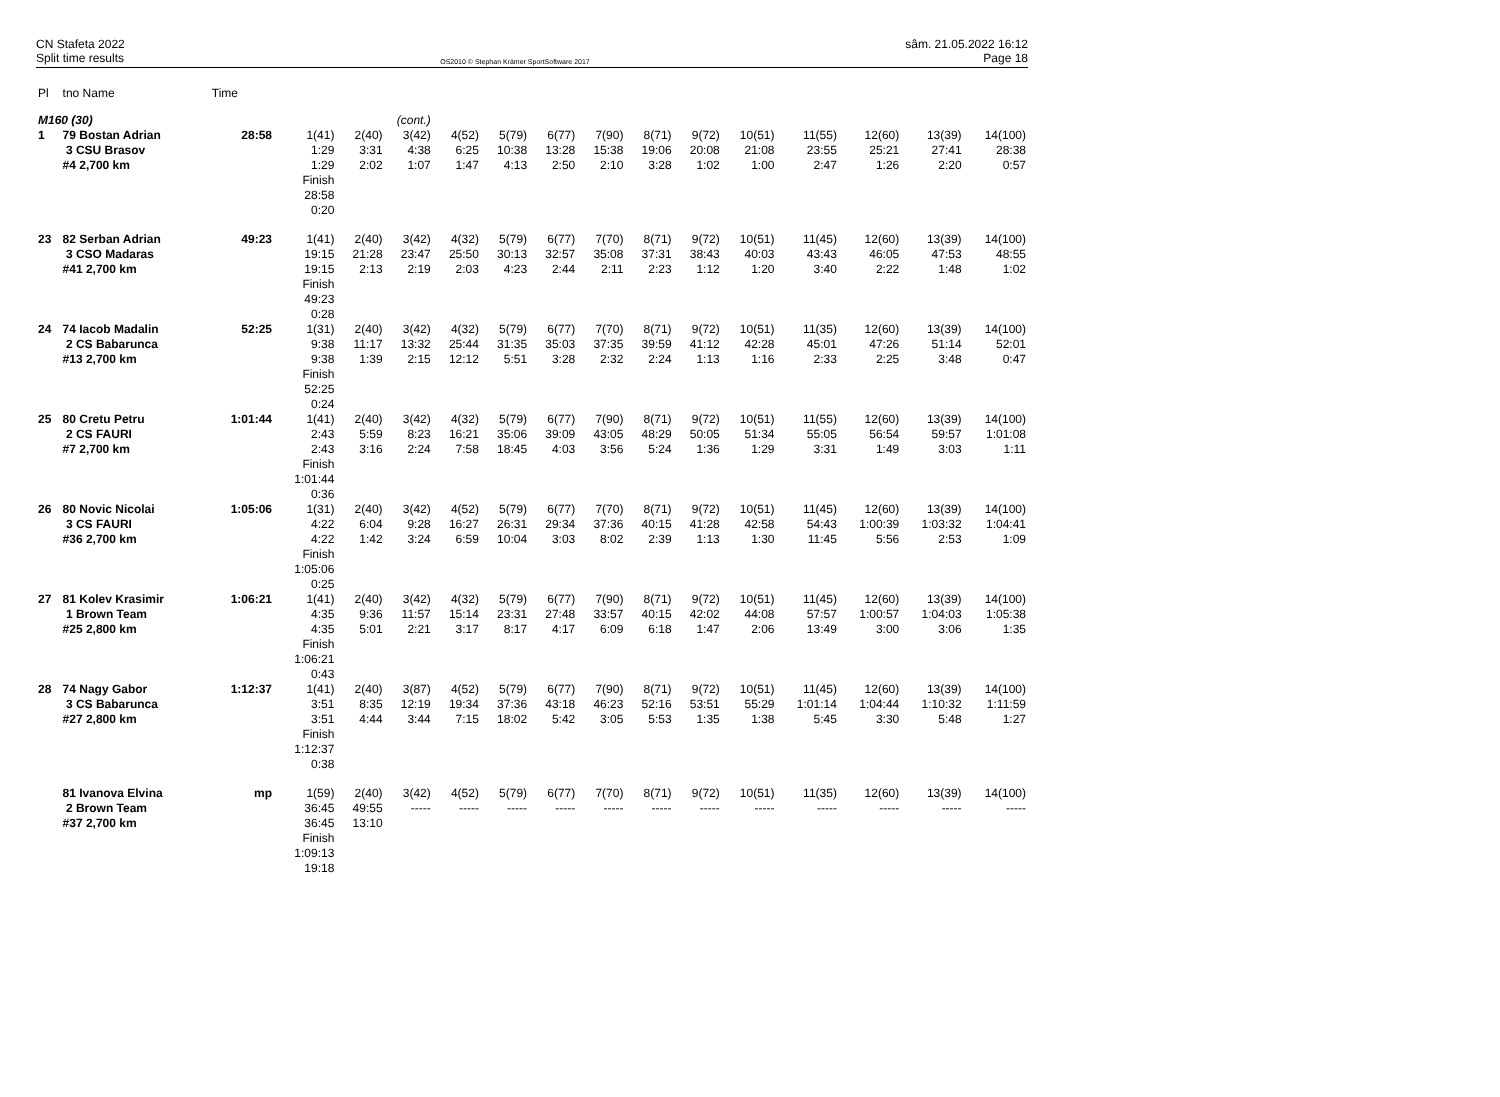CN Stafeta 2022
Split time results
OS2010 © Stephan Krämer SportSoftware 2017
sâm. 21.05.2022 16:12
Page 18
| Pl | tno Name | Time | | | | | | | | | | | | | | |
| M160 (30) | | | (cont.) | | | | | | | | | | | | | |
| 1 | 79 Bostan Adrian 3 CSU Brasov #4 2,700 km | 28:58 | 1(41) 1:29 1:29 Finish 28:58 0:20 | 2(40) 3:31 2:02 | 3(42) 4:38 1:07 | 4(52) 6:25 1:47 | 5(79) 10:38 4:13 | 6(77) 13:28 2:50 | 7(90) 15:38 2:10 | 8(71) 19:06 3:28 | 9(72) 20:08 1:02 | 10(51) 21:08 1:00 | 11(55) 23:55 2:47 | 12(60) 25:21 1:26 | 13(39) 27:41 2:20 | 14(100) 28:38 0:57 |
| 23 | 82 Serban Adrian 3 CSO Madaras #41 2,700 km | 49:23 | 1(41) 19:15 19:15 Finish 49:23 0:28 | 2(40) 21:28 2:13 | 3(42) 23:47 2:19 | 4(32) 25:50 2:03 | 5(79) 30:13 4:23 | 6(77) 32:57 2:44 | 7(70) 35:08 2:11 | 8(71) 37:31 2:23 | 9(72) 38:43 1:12 | 10(51) 40:03 1:20 | 11(45) 43:43 3:40 | 12(60) 46:05 2:22 | 13(39) 47:53 1:48 | 14(100) 48:55 1:02 |
| 24 | 74 Iacob Madalin 2 CS Babarunca #13 2,700 km | 52:25 | 1(31) 9:38 9:38 Finish 52:25 0:24 | 2(40) 11:17 1:39 | 3(42) 13:32 2:15 | 4(32) 25:44 12:12 | 5(79) 31:35 5:51 | 6(77) 35:03 3:28 | 7(70) 37:35 2:32 | 8(71) 39:59 2:24 | 9(72) 41:12 1:13 | 10(51) 42:28 1:16 | 11(35) 45:01 2:33 | 12(60) 47:26 2:25 | 13(39) 51:14 3:48 | 14(100) 52:01 0:47 |
| 25 | 80 Cretu Petru 2 CS FAURI #7 2,700 km | 1:01:44 | 1(41) 2:43 2:43 Finish 1:01:44 0:36 | 2(40) 5:59 3:16 | 3(42) 8:23 2:24 | 4(32) 16:21 7:58 | 5(79) 35:06 18:45 | 6(77) 39:09 4:03 | 7(90) 43:05 3:56 | 8(71) 48:29 5:24 | 9(72) 50:05 1:36 | 10(51) 51:34 1:29 | 11(55) 55:05 3:31 | 12(60) 56:54 1:49 | 13(39) 59:57 3:03 | 14(100) 1:01:08 1:11 |
| 26 | 80 Novic Nicolai 3 CS FAURI #36 2,700 km | 1:05:06 | 1(31) 4:22 4:22 Finish 1:05:06 0:25 | 2(40) 6:04 1:42 | 3(42) 9:28 3:24 | 4(52) 16:27 6:59 | 5(79) 26:31 10:04 | 6(77) 29:34 3:03 | 7(70) 37:36 8:02 | 8(71) 40:15 2:39 | 9(72) 41:28 1:13 | 10(51) 42:58 1:30 | 11(45) 54:43 11:45 | 12(60) 1:00:39 5:56 | 13(39) 1:03:32 2:53 | 14(100) 1:04:41 1:09 |
| 27 | 81 Kolev Krasimir 1 Brown Team #25 2,800 km | 1:06:21 | 1(41) 4:35 4:35 Finish 1:06:21 0:43 | 2(40) 9:36 5:01 | 3(42) 11:57 2:21 | 4(32) 15:14 3:17 | 5(79) 23:31 8:17 | 6(77) 27:48 4:17 | 7(90) 33:57 6:09 | 8(71) 40:15 6:18 | 9(72) 42:02 1:47 | 10(51) 44:08 2:06 | 11(45) 57:57 13:49 | 12(60) 1:00:57 3:00 | 13(39) 1:04:03 3:06 | 14(100) 1:05:38 1:35 |
| 28 | 74 Nagy Gabor 3 CS Babarunca #27 2,800 km | 1:12:37 | 1(41) 3:51 3:51 Finish 1:12:37 0:38 | 2(40) 8:35 4:44 | 3(87) 12:19 3:44 | 4(52) 19:34 7:15 | 5(79) 37:36 18:02 | 6(77) 43:18 5:42 | 7(90) 46:23 3:05 | 8(71) 52:16 5:53 | 9(72) 53:51 1:35 | 10(51) 55:29 1:38 | 11(45) 1:01:14 5:45 | 12(60) 1:04:44 3:30 | 13(39) 1:10:32 5:48 | 14(100) 1:11:59 1:27 |
| | 81 Ivanova Elvina 2 Brown Team #37 2,700 km | mp | 1(59) 36:45 36:45 Finish 1:09:13 19:18 | 2(40) 49:55 13:10 | 3(42) ----- | 4(52) ----- | 5(79) ----- | 6(77) ----- | 7(70) ----- | 8(71) ----- | 9(72) ----- | 10(51) ----- | 11(35) ----- | 12(60) ----- | 13(39) ----- | 14(100) ----- |